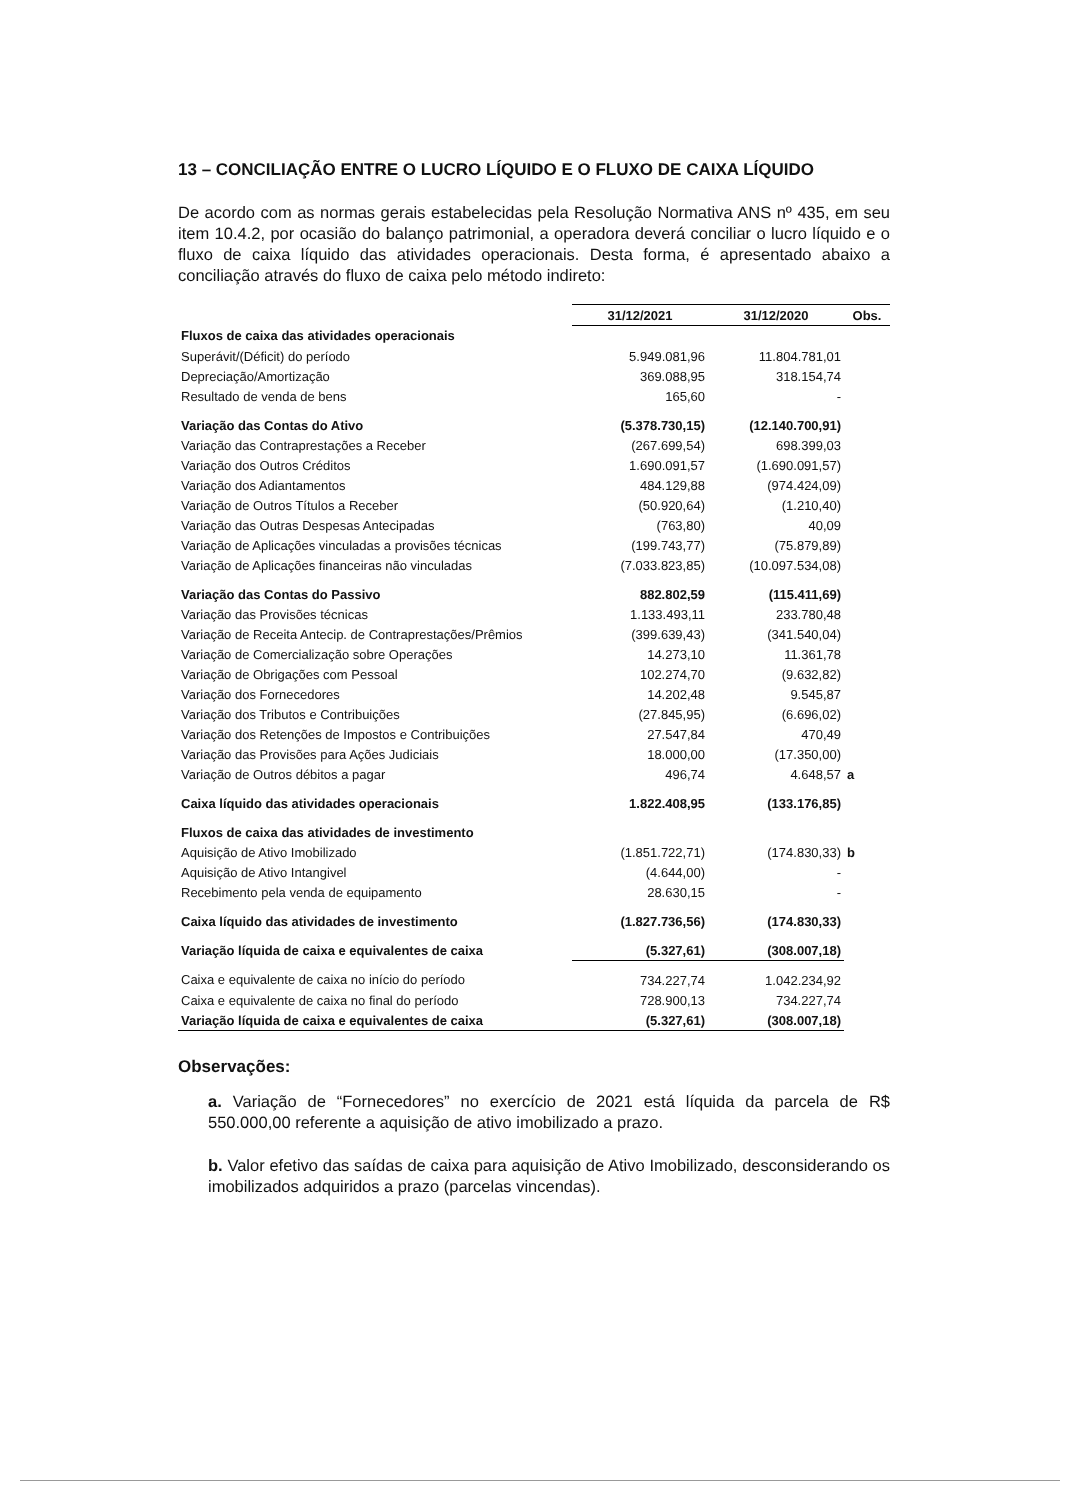13 – CONCILIAÇÃO ENTRE O LUCRO LÍQUIDO E O FLUXO DE CAIXA LÍQUIDO
De acordo com as normas gerais estabelecidas pela Resolução Normativa ANS nº 435, em seu item 10.4.2, por ocasião do balanço patrimonial, a operadora deverá conciliar o lucro líquido e o fluxo de caixa líquido das atividades operacionais. Desta forma, é apresentado abaixo a conciliação através do fluxo de caixa pelo método indireto:
| | 31/12/2021 | 31/12/2020 | Obs. |
| Fluxos de caixa das atividades operacionais | | | |
| Superávit/(Déficit) do período | 5.949.081,96 | 11.804.781,01 | |
| Depreciação/Amortização | 369.088,95 | 318.154,74 | |
| Resultado de venda de bens | 165,60 | - | |
| Variação das Contas do Ativo | (5.378.730,15) | (12.140.700,91) | |
| Variação das Contraprestações a Receber | (267.699,54) | 698.399,03 | |
| Variação dos Outros Créditos | 1.690.091,57 | (1.690.091,57) | |
| Variação dos Adiantamentos | 484.129,88 | (974.424,09) | |
| Variação de Outros Títulos a Receber | (50.920,64) | (1.210,40) | |
| Variação das Outras Despesas Antecipadas | (763,80) | 40,09 | |
| Variação de Aplicações vinculadas a provisões técnicas | (199.743,77) | (75.879,89) | |
| Variação de Aplicações financeiras não vinculadas | (7.033.823,85) | (10.097.534,08) | |
| Variação das Contas do Passivo | 882.802,59 | (115.411,69) | |
| Variação das Provisões técnicas | 1.133.493,11 | 233.780,48 | |
| Variação de Receita Antecip. de Contraprestações/Prêmios | (399.639,43) | (341.540,04) | |
| Variação de Comercialização sobre Operações | 14.273,10 | 11.361,78 | |
| Variação de Obrigações com Pessoal | 102.274,70 | (9.632,82) | |
| Variação dos Fornecedores | 14.202,48 | 9.545,87 | |
| Variação dos Tributos e Contribuições | (27.845,95) | (6.696,02) | |
| Variação dos Retenções de Impostos e Contribuições | 27.547,84 | 470,49 | |
| Variação das Provisões para Ações Judiciais | 18.000,00 | (17.350,00) | |
| Variação de Outros débitos a pagar | 496,74 | 4.648,57 | a |
| Caixa líquido das atividades operacionais | 1.822.408,95 | (133.176,85) | |
| Fluxos de caixa das atividades de investimento | | | |
| Aquisição de Ativo Imobilizado | (1.851.722,71) | (174.830,33) | b |
| Aquisição de Ativo Intangivel | (4.644,00) | - | |
| Recebimento pela venda de equipamento | 28.630,15 | - | |
| Caixa líquido das atividades de investimento | (1.827.736,56) | (174.830,33) | |
| Variação líquida de caixa e equivalentes de caixa | (5.327,61) | (308.007,18) | |
| Caixa e equivalente de caixa no início do período | 734.227,74 | 1.042.234,92 | |
| Caixa e equivalente de caixa no final do período | 728.900,13 | 734.227,74 | |
| Variação líquida de caixa e equivalentes de caixa | (5.327,61) | (308.007,18) | |
Observações:
a. Variação de “Fornecedores” no exercício de 2021 está líquida da parcela de R$ 550.000,00 referente a aquisição de ativo imobilizado a prazo.
b. Valor efetivo das saídas de caixa para aquisição de Ativo Imobilizado, desconsiderando os imobilizados adquiridos a prazo (parcelas vincendas).